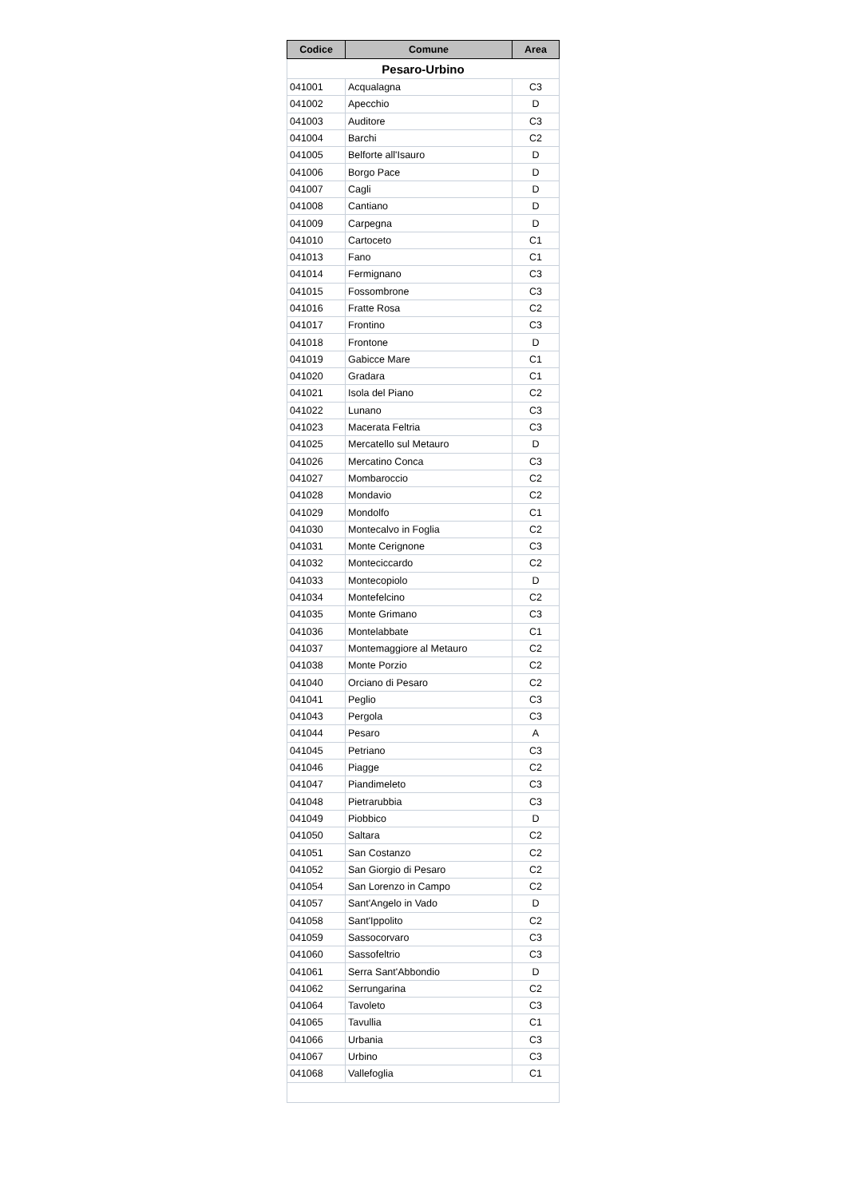| Codice | Comune | Area |
| --- | --- | --- |
| Pesaro-Urbino | | |
| 041001 | Acqualagna | C3 |
| 041002 | Apecchio | D |
| 041003 | Auditore | C3 |
| 041004 | Barchi | C2 |
| 041005 | Belforte all'Isauro | D |
| 041006 | Borgo Pace | D |
| 041007 | Cagli | D |
| 041008 | Cantiano | D |
| 041009 | Carpegna | D |
| 041010 | Cartoceto | C1 |
| 041013 | Fano | C1 |
| 041014 | Fermignano | C3 |
| 041015 | Fossombrone | C3 |
| 041016 | Fratte Rosa | C2 |
| 041017 | Frontino | C3 |
| 041018 | Frontone | D |
| 041019 | Gabicce Mare | C1 |
| 041020 | Gradara | C1 |
| 041021 | Isola del Piano | C2 |
| 041022 | Lunano | C3 |
| 041023 | Macerata Feltria | C3 |
| 041025 | Mercatello sul Metauro | D |
| 041026 | Mercatino Conca | C3 |
| 041027 | Mombaroccio | C2 |
| 041028 | Mondavio | C2 |
| 041029 | Mondolfo | C1 |
| 041030 | Montecalvo in Foglia | C2 |
| 041031 | Monte Cerignone | C3 |
| 041032 | Monteciccardo | C2 |
| 041033 | Montecopiolo | D |
| 041034 | Montefelcino | C2 |
| 041035 | Monte Grimano | C3 |
| 041036 | Montelabbate | C1 |
| 041037 | Montemaggiore al Metauro | C2 |
| 041038 | Monte Porzio | C2 |
| 041040 | Orciano di Pesaro | C2 |
| 041041 | Peglio | C3 |
| 041043 | Pergola | C3 |
| 041044 | Pesaro | A |
| 041045 | Petriano | C3 |
| 041046 | Piagge | C2 |
| 041047 | Piandimeleto | C3 |
| 041048 | Pietrarubbia | C3 |
| 041049 | Piobbico | D |
| 041050 | Saltara | C2 |
| 041051 | San Costanzo | C2 |
| 041052 | San Giorgio di Pesaro | C2 |
| 041054 | San Lorenzo in Campo | C2 |
| 041057 | Sant'Angelo in Vado | D |
| 041058 | Sant'Ippolito | C2 |
| 041059 | Sassocorvaro | C3 |
| 041060 | Sassofeltrio | C3 |
| 041061 | Serra Sant'Abbondio | D |
| 041062 | Serrungarina | C2 |
| 041064 | Tavoleto | C3 |
| 041065 | Tavullia | C1 |
| 041066 | Urbania | C3 |
| 041067 | Urbino | C3 |
| 041068 | Vallefoglia | C1 |